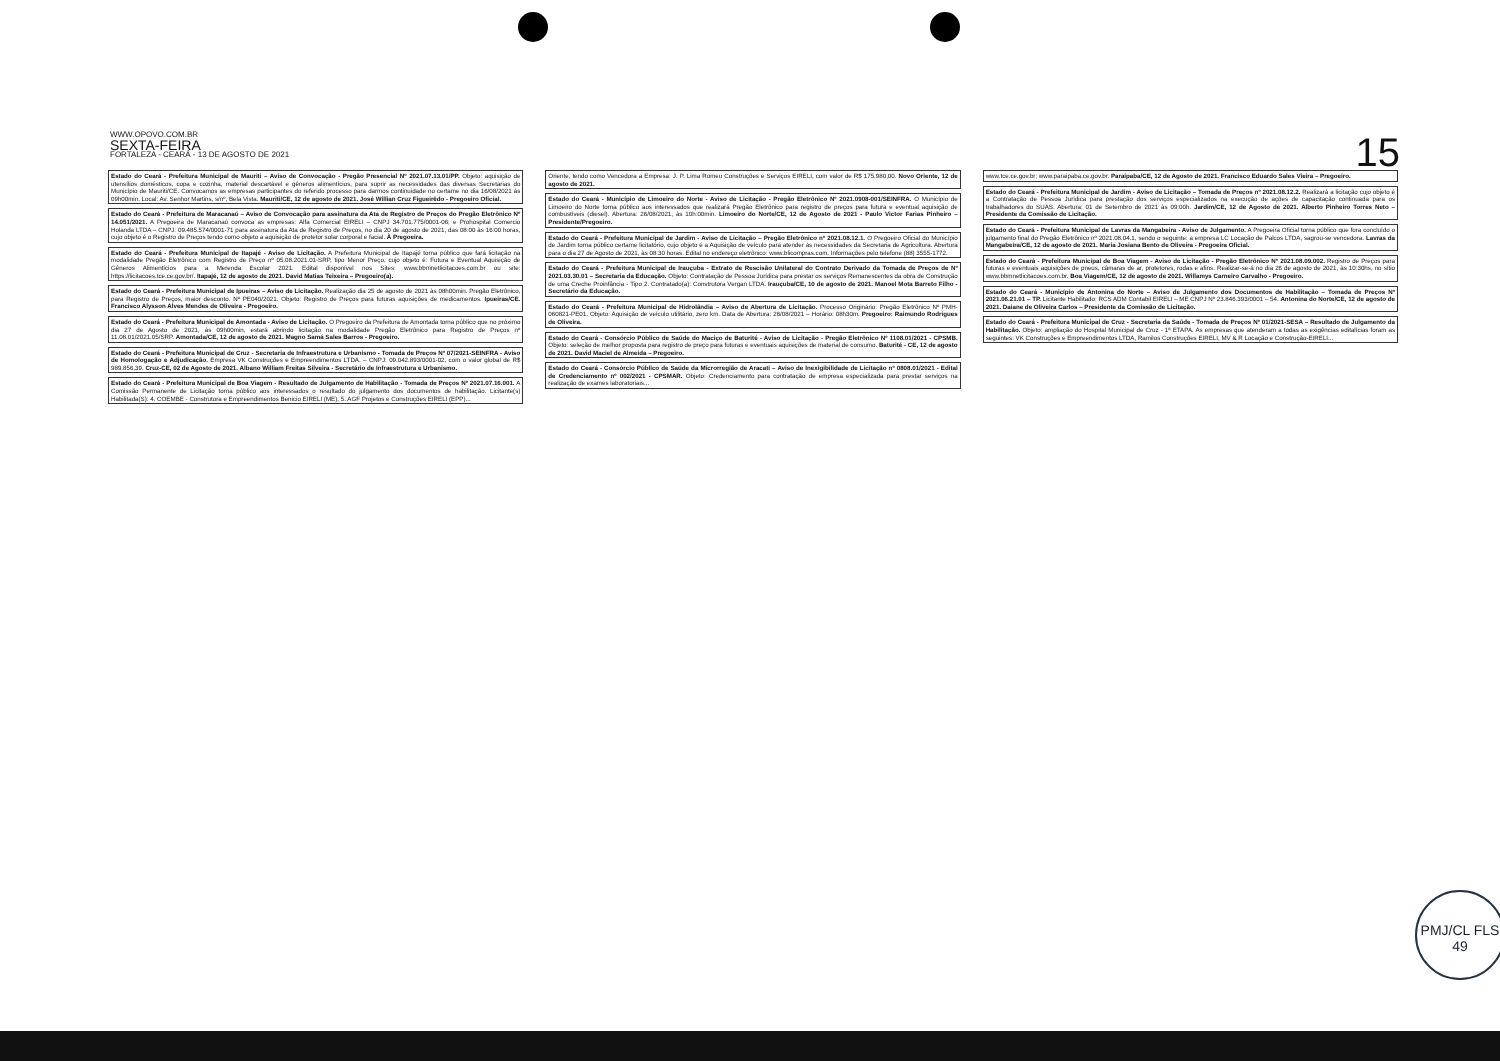WWW.OPOVO.COM.BR
SEXTA-FEIRA
FORTALEZA - CEARÁ - 13 DE AGOSTO DE 2021
15
Estado do Ceará - Prefeitura Municipal de Mauriti – Aviso de Convocação - Pregão Presencial Nº 2021.07.13.01/PP. Objeto: aquisição de utensílios domésticos, copa e cozinha, material descartável e gêneros alimentícios, para suprir as necessidades das diversas Secretarias do Município de Mauriti/CE. Convocamos as empresas participantes do referido processo para darmos continuidade no certame no dia 16/08/2021 às 09h00min. Local: Av. Senhor Martins, s/nº, Bela Vista. Mauriti/CE, 12 de agosto de 2021. José Willian Cruz Figueirêdo - Pregoeiro Oficial.
Estado do Ceará - Prefeitura de Maracanaú – Aviso de Convocação para assinatura da Ata de Registro de Preços do Pregão Eletrônico Nº 14.051/2021. A Pregoeira de Maracanaú convoca as empresas: Alfa Comercial EIRELI – CNPJ 34.701.775/0001-06; e Prohospital Comercio Holanda LTDA – CNPJ: 09.485.574/0001-71 para assinatura da Ata de Registro de Preços, no dia 20 de agosto de 2021, das 08:00 às 16:00 horas, cujo objeto é o Registro de Preços tendo como objeto a aquisição de protetor solar corporal e facial. À Pregoeira.
Estado do Ceará - Prefeitura Municipal de Itapajé - Aviso de Licitação. A Prefeitura Municipal de Itapajé torna público que fará licitação na modalidade Pregão Eletrônico com Registro de Preço nº 05.08.2021.01-SRP, tipo Menor Preço, cujo objeto é: Futura e Eventual Aquisição de Gêneros Alimentícios para a Merenda Escolar 2021. Edital disponível nos Sites: www.bbmnetlicitacoes.com.br ou site: https://licitacoes.tce.ce.gov.br/. Itapajé, 12 de agosto de 2021. David Matias Teixeira – Pregoeiro(a).
Estado do Ceará - Prefeitura Municipal de Ipueiras – Aviso de Licitação. Realização dia 25 de agosto de 2021 às 08h00min. Pregão Eletrônico, para Registro de Preços, maior desconto. Nº PE040/2021. Objeto: Registro de Preços para futuras aquisições de medicamentos. Ipueiras/CE. Francisco Alysson Alves Mendes de Oliveira - Pregoeiro.
Estado do Ceará - Prefeitura Municipal de Amontada - Aviso de Licitação. O Pregoeiro da Prefeitura de Amontada torna público que no próximo dia 27 de Agosto de 2021, às 09h00min, estará abrindo licitação na modalidade Pregão Eletrônico para Registro de Preços nº 11.08.01/2021.05/SRP. Amontada/CE, 12 de agosto de 2021. Magno Samá Sales Barros - Pregoeiro.
Estado do Ceará - Prefeitura Municipal de Cruz - Secretaria de Infraestrutura e Urbanismo - Tomada de Preços Nº 07/2021-SEINFRA - Aviso de Homologação e Adjudicação. Empresa VK Construções e Empreendimentos LTDA. – CNPJ: 09.042.893/0001-02, com o valor global de R$ 989.856,39. Cruz-CE, 02 de Agosto de 2021. Albano William Freitas Silveira - Secretário de Infraestrutura e Urbanismo.
Estado do Ceará - Prefeitura Municipal de Boa Viagem - Resultado de Julgamento de Habilitação - Tomada de Preços Nº 2021.07.16.001. A Comissão Permanente de Licitação torna público aos interessados o resultado do julgamento dos documentos de habilitação. Licitante(s) Habilitada(S): 4. COEMBE - Construtora e Empreendimentos Benicio EIRELI (ME), 5. AGF Projetos e Construções EIRELI (EPP)...
Oriente, tendo como Vencedora a Empresa: J. P. Lima Romeu Construções e Serviços EIRELI, com valor de R$ 175.980,00. Novo Oriente, 12 de agosto de 2021.
Estado do Ceará - Município de Limoeiro do Norte - Aviso de Licitação - Pregão Eletrônico Nº 2021.0908-001/SEINFRA. O Município de Limoeiro do Norte torna público aos interessados que realizará Pregão Eletrônico para registro de preços para futura e eventual aquisição de combustíveis (diesel). Abertura: 26/08/2021, às 10h:00min. Limoeiro do Norte/CE, 12 de Agosto de 2021 - Paulo Victor Farias Pinheiro – Presidente/Pregoeiro.
Estado do Ceará - Prefeitura Municipal de Jardim - Aviso de Licitação – Pregão Eletrônico nº 2021.08.12.1. O Pregoeiro Oficial do Município de Jardim torna público certame licitatório, cujo objeto é a Aquisição de veículo para atender às necessidades da Secretaria de Agricultura. Abertura para o dia 27 de Agosto de 2021, às 08:30 horas. Edital no endereço eletrônico: www.blicompras.com. Informações pelo telefone (88) 3555-1772.
Estado do Ceará - Prefeitura Municipal de Irauçuba - Extrato de Rescisão Unilateral do Contrato Derivado da Tomada de Preços de Nº 2021.03.30.01 – Secretaria da Educação. Objeto: Contratação de Pessoa Jurídica para prestar os serviços Remanescentes da obra de Construção de uma Creche Proinfância - Tipo 2. Contratado(a): Construtora Vergan LTDA. Irauçuba/CE, 10 de agosto de 2021. Manoel Mota Barreto Filho - Secretário da Educação.
Estado do Ceará - Prefeitura Municipal de Hidrolândia – Aviso de Abertura de Licitação. Processo Originário: Pregão Eletrônico Nº PMH-060821-PE01. Objeto: Aquisição de veículo utilitário, zero km. Data de Abertura: 26/08/2021 – Horário: 08h30m. Pregoeiro: Raimundo Rodrigues de Oliveira.
Estado do Ceará - Consórcio Público de Saúde do Maciço de Baturité - Aviso de Licitação - Pregão Eletrônico Nº 1108.01/2021 - CPSMB. Objeto: seleção de melhor proposta para registro de preço para futuras e eventuais aquisições de material de consumo. Baturité - CE, 12 de agosto de 2021. David Maciel de Almeida – Pregoeiro.
Estado do Ceará - Consórcio Público de Saúde da Microrregião de Aracati – Aviso de Inexigibilidade de Licitação nº 0808.01/2021 - Edital de Credenciamento nº 002/2021 - CPSMAR. Objeto: Credenciamento para contratação de empresa especializada para prestar serviços na realização de exames laboratoriais...
www.tce.ce.gov.br; www.paraipaba.ce.gov.br. Paraipaba/CE, 12 de Agosto de 2021. Francisco Eduardo Sales Vieira – Pregoeiro.
Estado do Ceará - Prefeitura Municipal de Jardim - Aviso de Licitação – Tomada de Preços nº 2021.08.12.2. Realizará a licitação cujo objeto é a Contratação de Pessoa Jurídica para prestação dos serviços especializados na execução de ações de capacitação continuada para os trabalhadores do SUAS. Abertura: 01 de Setembro de 2021 às 09:00h. Jardim/CE, 12 de Agosto de 2021. Alberto Pinheiro Torres Neto – Presidente da Comissão de Licitação.
Estado do Ceará - Prefeitura Municipal de Lavras da Mangabeira - Aviso de Julgamento. A Pregoeira Oficial torna público que fora concluído o julgamento final do Pregão Eletrônico nº 2021.08.04.1, sendo o seguinte: a empresa LC Locação de Palcos LTDA, sagrou-se vencedora. Lavras da Mangabeira/CE, 12 de agosto de 2021. Maria Josiana Bento de Oliveira - Pregoeira Oficial.
Estado do Ceará - Prefeitura Municipal de Boa Viagem - Aviso de Licitação - Pregão Eletrônico Nº 2021.08.09.002. Registro de Preços para futuras e eventuais aquisições de pneus, câmaras de ar, protetores, rodas e afins. Realizar-se-á no dia 26 de agosto de 2021, às 10:30hs, no sítio www.bbmnetlicitacoes.com.br. Boa Viagem/CE, 12 de agosto de 2021. Willamys Carneiro Carvalho - Pregoeiro.
Estado do Ceará - Município de Antonina do Norte – Aviso de Julgamento dos Documentos de Habilitação – Tomada de Preços Nº 2021.06.21.01 – TP. Licitante Habilitado: RCS ADM Contabil EIRELI – ME CNPJ Nº 23.846.393/0001 – 54. Antonina do Norte/CE, 12 de agosto de 2021. Daiane de Oliveira Carlos – Presidente da Comissão de Licitação.
Estado do Ceará - Prefeitura Municipal de Cruz - Secretaria da Saúde - Tomada de Preços Nº 01/2021-SESA – Resultado de Julgamento da Habilitação. Objeto: ampliação do Hospital Municipal de Cruz - 1ª ETAPA. As empresas que atenderam a todas as exigências editalícias foram as seguintes: VK Construções e Empreendimentos LTDA, Ramilos Construções EIRELI, MV & R Locação e Construção-EIRELI...
PMJ/CL FLS 49